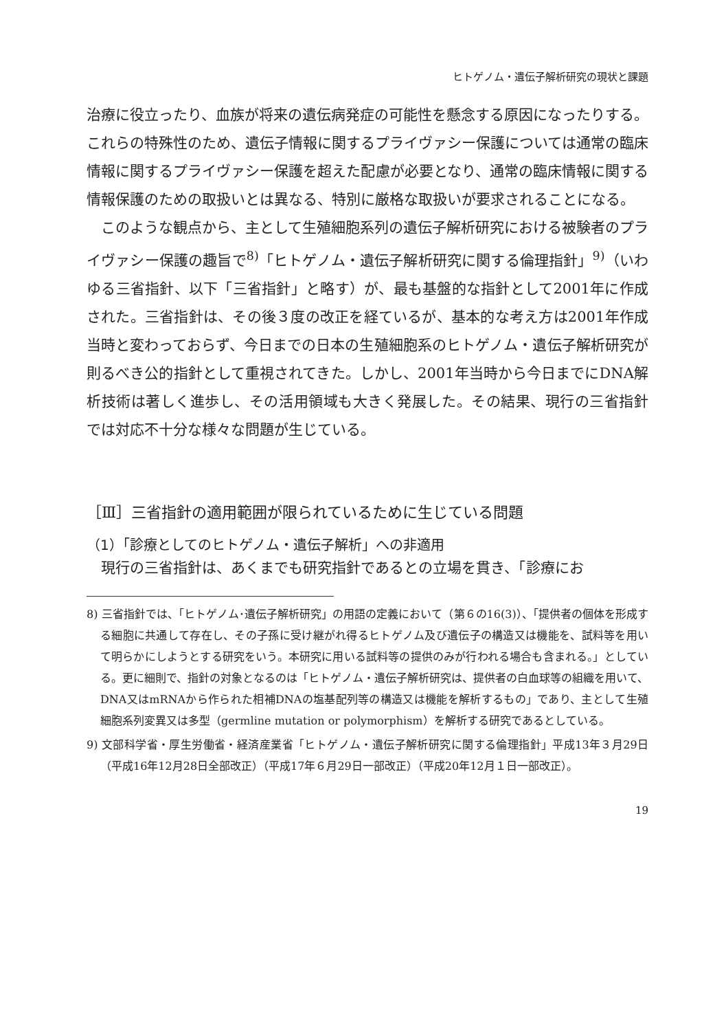ヒトゲノム・遺伝子解析研究の現状と課題
治療に役立ったり、血族が将来の遺伝病発症の可能性を懸念する原因になったりする。これらの特殊性のため、遺伝子情報に関するプライヴァシー保護については通常の臨床情報に関するプライヴァシー保護を超えた配慮が必要となり、通常の臨床情報に関する情報保護のための取扱いとは異なる、特別に厳格な取扱いが要求されることになる。
このような観点から、主として生殖細胞系列の遺伝子解析研究における被験者のプライヴァシー保護の趣旨で<sup>8)</sup>「ヒトゲノム・遺伝子解析研究に関する倫理指針」<sup>9)</sup>（いわゆる三省指針、以下「三省指針」と略す）が、最も基盤的な指針として2001年に作成された。三省指針は、その後３度の改正を経ているが、基本的な考え方は2001年作成当時と変わっておらず、今日までの日本の生殖細胞系のヒトゲノム・遺伝子解析研究が則るべき公的指針として重視されてきた。しかし、2001年当時から今日までにDNA解析技術は著しく進歩し、その活用領域も大きく発展した。その結果、現行の三省指針では対応不十分な様々な問題が生じている。
［Ⅲ］三省指針の適用範囲が限られているために生じている問題
（1）「診療としてのヒトゲノム・遺伝子解析」への非適用
現行の三省指針は、あくまでも研究指針であるとの立場を貫き、「診療にお
8) 三省指針では、「ヒトゲノム･遺伝子解析研究」の用語の定義において（第６の16(3)）、「提供者の個体を形成する細胞に共通して存在し、その子孫に受け継がれ得るヒトゲノム及び遺伝子の構造又は機能を、試料等を用いて明らかにしようとする研究をいう。本研究に用いる試料等の提供のみが行われる場合も含まれる。」としている。更に細則で、指針の対象となるのは「ヒトゲノム・遺伝子解析研究は、提供者の白血球等の組織を用いて、DNA又はmRNAから作られた相補DNAの塩基配列等の構造又は機能を解析するもの」であり、主として生殖細胞系列変異又は多型（germline mutation or polymorphism）を解析する研究であるとしている。
9) 文部科学省・厚生労働省・経済産業省「ヒトゲノム・遺伝子解析研究に関する倫理指針」平成13年３月29日（平成16年12月28日全部改正）（平成17年６月29日一部改正）（平成20年12月１日一部改正）。
19